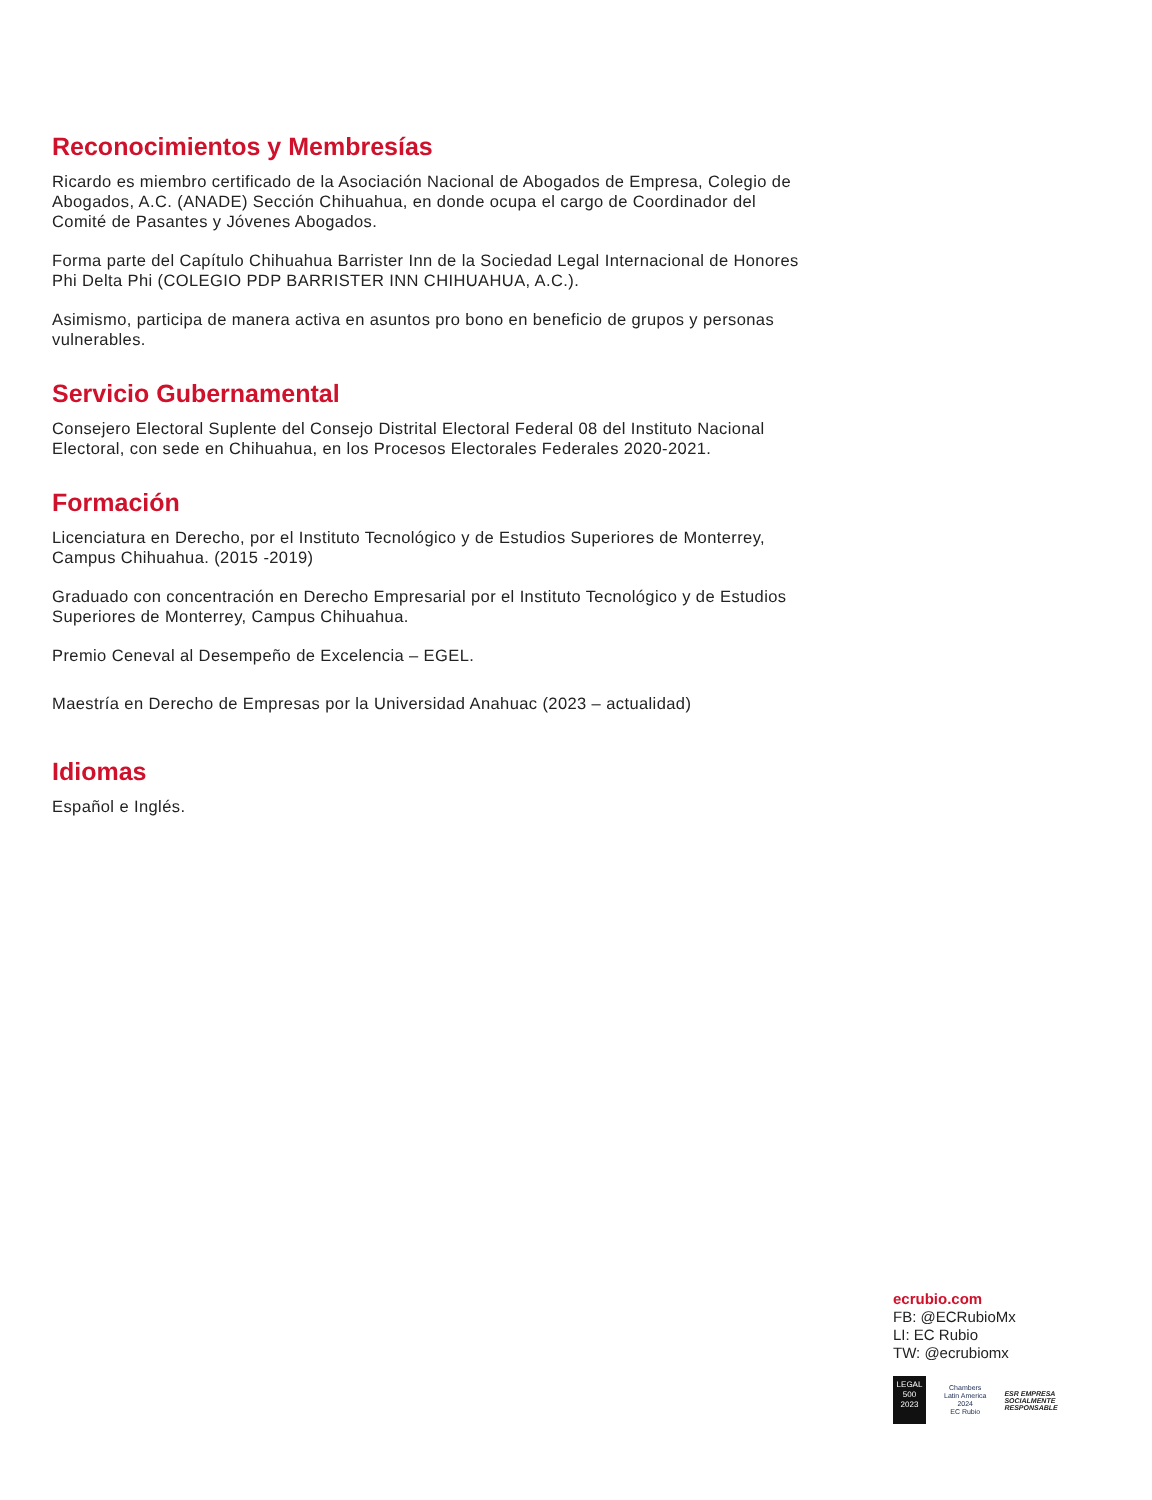Reconocimientos y Membresías
Ricardo es miembro certificado de la Asociación Nacional de Abogados de Empresa, Colegio de Abogados, A.C. (ANADE) Sección Chihuahua, en donde ocupa el cargo de Coordinador del Comité de Pasantes y Jóvenes Abogados.
Forma parte del Capítulo Chihuahua Barrister Inn de la Sociedad Legal Internacional de Honores Phi Delta Phi (COLEGIO PDP BARRISTER INN CHIHUAHUA, A.C.).
Asimismo, participa de manera activa en asuntos pro bono en beneficio de grupos y personas vulnerables.
Servicio Gubernamental
Consejero Electoral Suplente del Consejo Distrital Electoral Federal 08 del Instituto Nacional Electoral, con sede en Chihuahua, en los Procesos Electorales Federales 2020-2021.
Formación
Licenciatura en Derecho, por el Instituto Tecnológico y de Estudios Superiores de Monterrey, Campus Chihuahua. (2015 -2019)
Graduado con concentración en Derecho Empresarial por el Instituto Tecnológico y de Estudios Superiores de Monterrey, Campus Chihuahua.
Premio Ceneval al Desempeño de Excelencia – EGEL.
Maestría en Derecho de Empresas por la Universidad Anahuac (2023 – actualidad)
Idiomas
Español e Inglés.
ecrubio.com
FB: @ECRubioMx
LI: EC Rubio
TW: @ecrubiomx
LEGAL 500 2023
Chambers
Latin America
2024
EC Rubio
ESR EMPRESA
SOCIALMENTE
RESPONSABLE